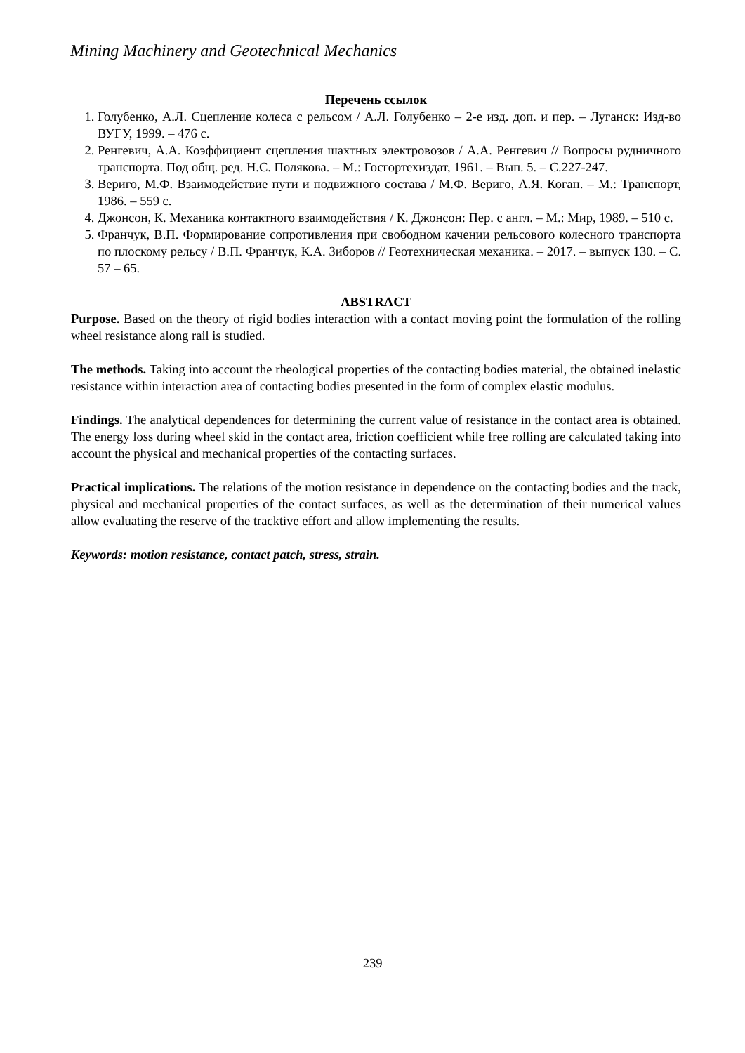Mining Machinery and Geotechnical Mechanics
Перечень ссылок
1. Голубенко, А.Л. Сцепление колеса с рельсом / А.Л. Голубенко – 2-е изд. доп. и пер. – Луганск: Изд-во ВУГУ, 1999. – 476 с.
2. Ренгевич, А.А. Коэффициент сцепления шахтных электровозов / А.А. Ренгевич // Вопросы рудничного транспорта. Под общ. ред. Н.С. Полякова. – М.: Госгортехиздат, 1961. – Вып. 5. – С.227-247.
3. Вериго, М.Ф. Взаимодействие пути и подвижного состава / М.Ф. Вериго, А.Я. Коган. – М.: Транспорт, 1986. – 559 с.
4. Джонсон, К. Механика контактного взаимодействия / К. Джонсон: Пер. с англ. – М.: Мир, 1989. – 510 с.
5. Франчук, В.П. Формирование сопротивления при свободном качении рельсового колесного транспорта по плоскому рельсу / В.П. Франчук, К.А. Зиборов // Геотехническая механика. – 2017. – выпуск 130. – С. 57 – 65.
ABSTRACT
Purpose. Based on the theory of rigid bodies interaction with a contact moving point the formulation of the rolling wheel resistance along rail is studied.
The methods. Taking into account the rheological properties of the contacting bodies material, the obtained inelastic resistance within interaction area of contacting bodies presented in the form of complex elastic modulus.
Findings. The analytical dependences for determining the current value of resistance in the contact area is obtained. The energy loss during wheel skid in the contact area, friction coefficient while free rolling are calculated taking into account the physical and mechanical properties of the contacting surfaces.
Practical implications. The relations of the motion resistance in dependence on the contacting bodies and the track, physical and mechanical properties of the contact surfaces, as well as the determination of their numerical values allow evaluating the reserve of the tracktive effort and allow implementing the results.
Keywords: motion resistance, contact patch, stress, strain.
239